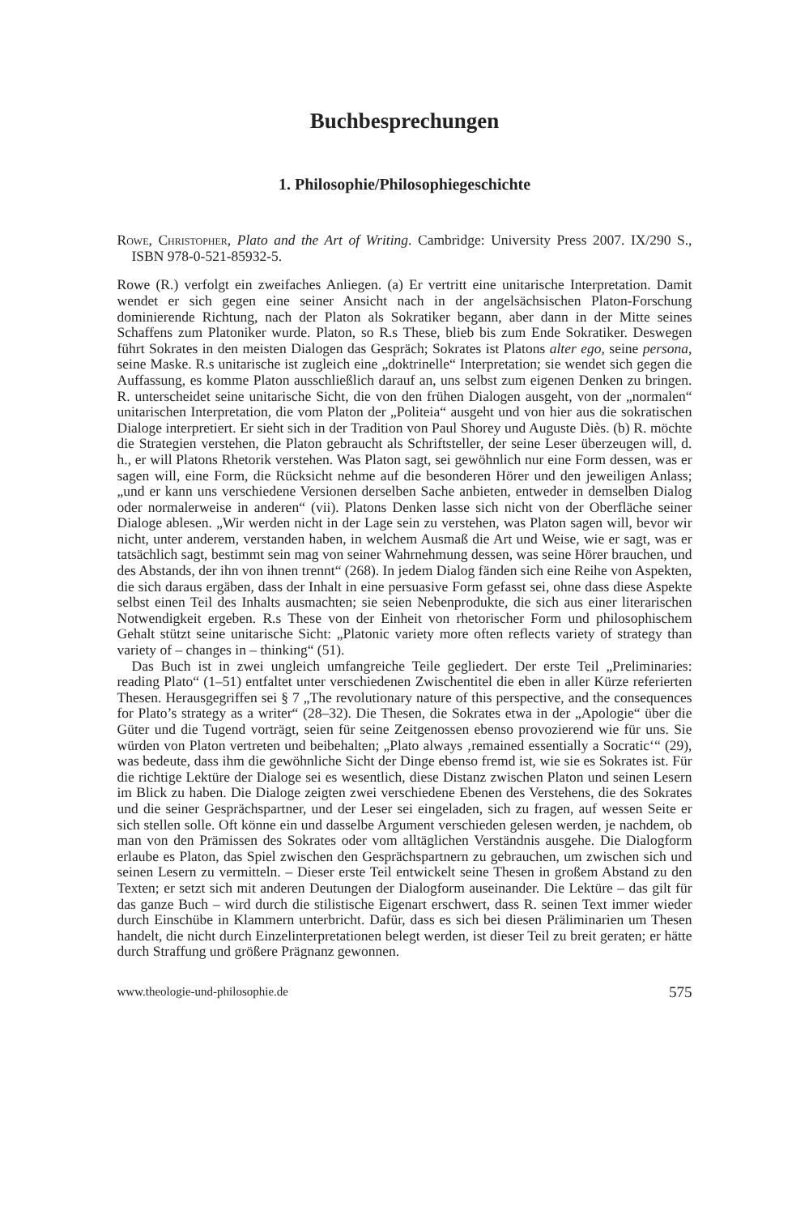Buchbesprechungen
1. Philosophie/Philosophiegeschichte
Rowe, Christopher, Plato and the Art of Writing. Cambridge: University Press 2007. IX/290 S., ISBN 978-0-521-85932-5.
Rowe (R.) verfolgt ein zweifaches Anliegen. (a) Er vertritt eine unitarische Interpretation. Damit wendet er sich gegen eine seiner Ansicht nach in der angelsächsischen Platon-Forschung dominierende Richtung, nach der Platon als Sokratiker begann, aber dann in der Mitte seines Schaffens zum Platoniker wurde. Platon, so R.s These, blieb bis zum Ende Sokratiker. Deswegen führt Sokrates in den meisten Dialogen das Gespräch; Sokrates ist Platons alter ego, seine persona, seine Maske. R.s unitarische ist zugleich eine „doktrinelle“ Interpretation; sie wendet sich gegen die Auffassung, es komme Platon ausschließlich darauf an, uns selbst zum eigenen Denken zu bringen. R. unterscheidet seine unitarische Sicht, die von den frühen Dialogen ausgeht, von der „normalen“ unitarischen Interpretation, die vom Platon der „Politeia“ ausgeht und von hier aus die sokratischen Dialoge interpretiert. Er sieht sich in der Tradition von Paul Shorey und Auguste Diès. (b) R. möchte die Strategien verstehen, die Platon gebraucht als Schriftsteller, der seine Leser überzeugen will, d. h., er will Platons Rhetorik verstehen. Was Platon sagt, sei gewöhnlich nur eine Form dessen, was er sagen will, eine Form, die Rücksicht nehme auf die besonderen Hörer und den jeweiligen Anlass; „und er kann uns verschiedene Versionen derselben Sache anbieten, entweder in demselben Dialog oder normalerweise in anderen“ (vii). Platons Denken lasse sich nicht von der Oberfläche seiner Dialoge ablesen. „Wir werden nicht in der Lage sein zu verstehen, was Platon sagen will, bevor wir nicht, unter anderem, verstanden haben, in welchem Ausmaß die Art und Weise, wie er sagt, was er tatsächlich sagt, bestimmt sein mag von seiner Wahrnehmung dessen, was seine Hörer brauchen, und des Abstands, der ihn von ihnen trennt“ (268). In jedem Dialog fänden sich eine Reihe von Aspekten, die sich daraus ergäben, dass der Inhalt in eine persuasive Form gefasst sei, ohne dass diese Aspekte selbst einen Teil des Inhalts ausmachten; sie seien Nebenprodukte, die sich aus einer literarischen Notwendigkeit ergeben. R.s These von der Einheit von rhetorischer Form und philosophischem Gehalt stützt seine unitarische Sicht: „Platonic variety more often reflects variety of strategy than variety of – changes in – thinking“ (51).
Das Buch ist in zwei ungleich umfangreiche Teile gegliedert. Der erste Teil „Preliminaries: reading Plato“ (1–51) entfaltet unter verschiedenen Zwischentitel die eben in aller Kürze referierten Thesen. Herausgegriffen sei § 7 „The revolutionary nature of this perspective, and the consequences for Plato’s strategy as a writer“ (28–32). Die Thesen, die Sokrates etwa in der „Apologie“ über die Güter und die Tugend vorträgt, seien für seine Zeitgenossen ebenso provozierend wie für uns. Sie würden von Platon vertreten und beibehalten; „Plato always ‚remained essentially a Socratic‘“ (29), was bedeute, dass ihm die gewöhnliche Sicht der Dinge ebenso fremd ist, wie sie es Sokrates ist. Für die richtige Lektüre der Dialoge sei es wesentlich, diese Distanz zwischen Platon und seinen Lesern im Blick zu haben. Die Dialoge zeigten zwei verschiedene Ebenen des Verstehens, die des Sokrates und die seiner Gesprächspartner, und der Leser sei eingeladen, sich zu fragen, auf wessen Seite er sich stellen solle. Oft könne ein und dasselbe Argument verschieden gelesen werden, je nachdem, ob man von den Prämissen des Sokrates oder vom alltäglichen Verständnis ausgehe. Die Dialogform erlaube es Platon, das Spiel zwischen den Gesprächspartnern zu gebrauchen, um zwischen sich und seinen Lesern zu vermitteln. – Dieser erste Teil entwickelt seine Thesen in großem Abstand zu den Texten; er setzt sich mit anderen Deutungen der Dialogform auseinander. Die Lektüre – das gilt für das ganze Buch – wird durch die stilistische Eigenart erschwert, dass R. seinen Text immer wieder durch Einschübe in Klammern unterbricht. Dafür, dass es sich bei diesen Präliminarien um Thesen handelt, die nicht durch Einzelinterpretationen belegt werden, ist dieser Teil zu breit geraten; er hätte durch Straffung und größere Prägnanz gewonnen.
www.theologie-und-philosophie.de 575